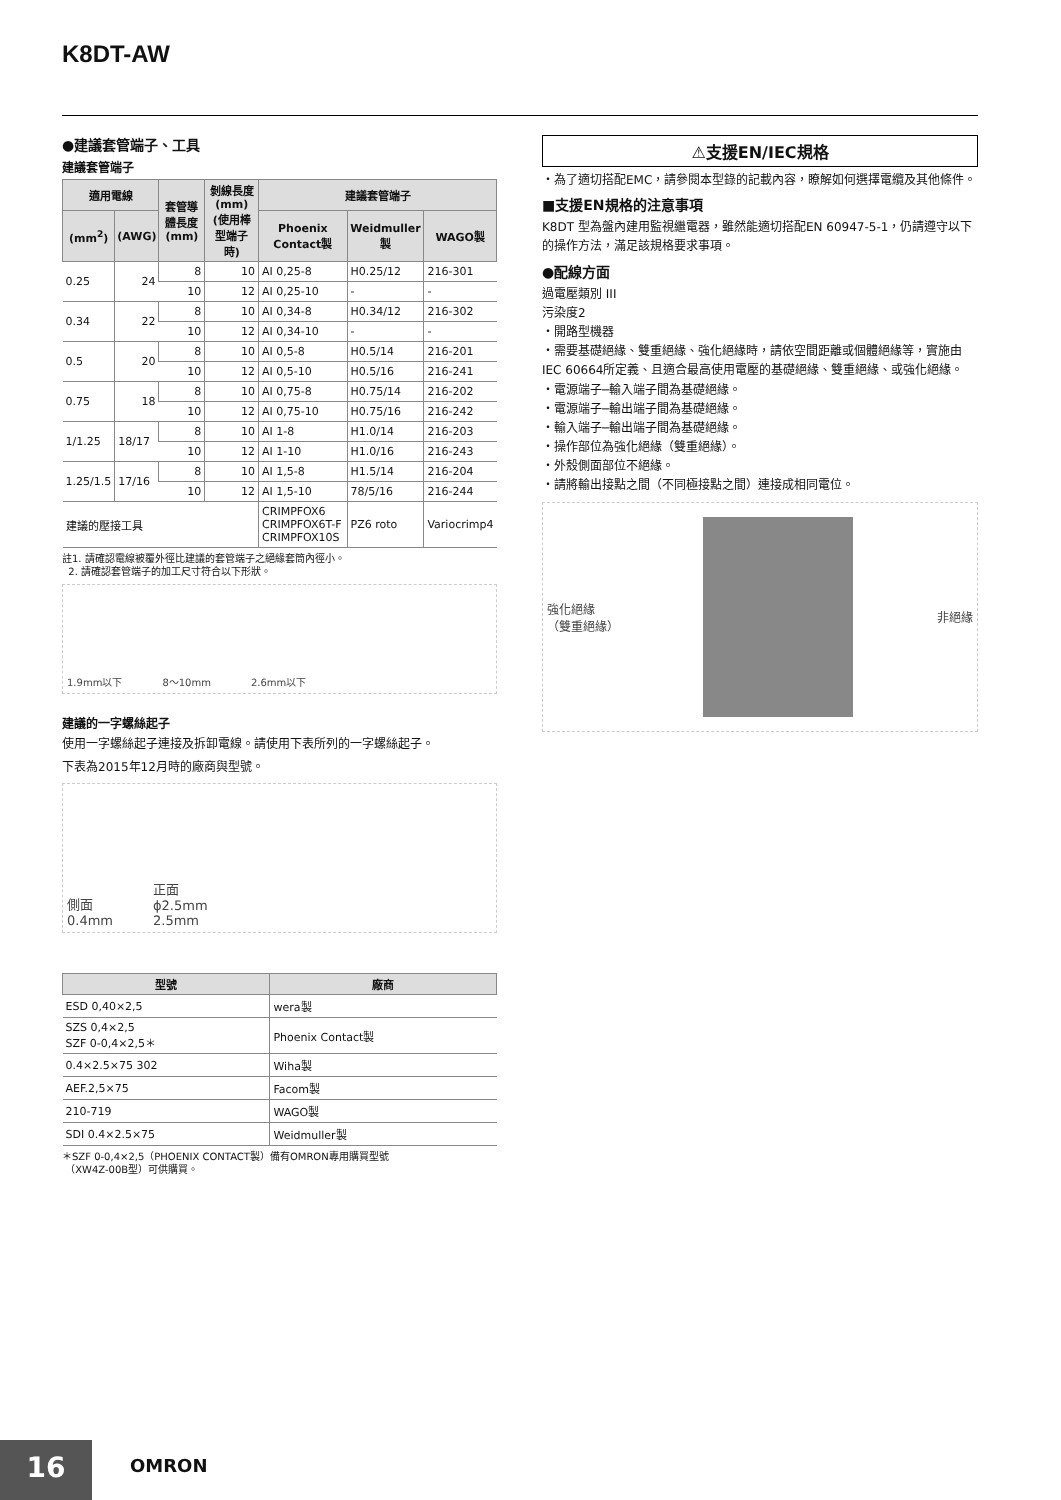K8DT-AW
●建議套管端子、工具
建議套管端子
| 適用電線 | | 套管導體長度(mm) | 剝線長度(mm)(使用棒型端子時) | 建議套管端子 | | |
| --- | --- | --- | --- | --- | --- | --- |
| (mm<sup>2</sup>) | (AWG) | | | Phoenix Contact製 | Weidmuller製 | WAGO製 |
| 0.25 | 24 | 8 | 10 | AI 0,25-8 | H0.25/12 | 216-301 |
| | | 10 | 12 | AI 0,25-10 | - | - |
| 0.34 | 22 | 8 | 10 | AI 0,34-8 | H0.34/12 | 216-302 |
| | | 10 | 12 | AI 0,34-10 | - | - |
| 0.5 | 20 | 8 | 10 | AI 0,5-8 | H0.5/14 | 216-201 |
| | | 10 | 12 | AI 0,5-10 | H0.5/16 | 216-241 |
| 0.75 | 18 | 8 | 10 | AI 0,75-8 | H0.75/14 | 216-202 |
| | | 10 | 12 | AI 0,75-10 | H0.75/16 | 216-242 |
| 1/1.25 | 18/17 | 8 | 10 | AI 1-8 | H1.0/14 | 216-203 |
| | | 10 | 12 | AI 1-10 | H1.0/16 | 216-243 |
| 1.25/1.5 | 17/16 | 8 | 10 | AI 1,5-8 | H1.5/14 | 216-204 |
| | | 10 | 12 | AI 1,5-10 | 78/5/16 | 216-244 |
| 建議的壓接工具 | | | | CRIMPFOX6 CRIMPFOX6T-F CRIMPFOX10S | PZ6 roto | Variocrimp4 |
註1. 請確認電線被覆外徑比建議的套管端子之絕緣套筒內徑小。
2. 請確認套管端子的加工尺寸符合以下形狀。
1.9mm以下 8～10mm 2.6mm以下
建議的一字螺絲起子
使用一字螺絲起子連接及拆卸電線。請使用下表所列的一字螺絲起子。
下表為2015年12月時的廠商與型號。
側面
0.4mm 正面
ϕ2.5mm
2.5mm
| 型號 | 廠商 |
| --- | --- |
| ESD 0,40×2,5 | wera製 |
| SZS 0,4×2,5 SZF 0-0,4×2,5＊ | Phoenix Contact製 |
| 0.4×2.5×75 302 | Wiha製 |
| AEF.2,5×75 | Facom製 |
| 210-719 | WAGO製 |
| SDI 0.4×2.5×75 | Weidmuller製 |
＊SZF 0-0,4×2,5（PHOENIX CONTACT製）備有OMRON專用購買型號
（XW4Z-00B型）可供購買。
⚠支援EN/IEC規格
・為了適切搭配EMC，請參閱本型錄的記載內容，瞭解如何選擇電纜及其他條件。
■支援EN規格的注意事項
K8DT 型為盤內建用監視繼電器，雖然能適切搭配EN 60947-5-1，仍請遵守以下的操作方法，滿足該規格要求事項。
●配線方面
過電壓類別 III
污染度2
・開路型機器
・需要基礎絕緣、雙重絕緣、強化絕緣時，請依空間距離或個體絕緣等，實施由IEC 60664所定義、且適合最高使用電壓的基礎絕緣、雙重絕緣、或強化絕緣。
・電源端子─輸入端子間為基礎絕緣。
・電源端子─輸出端子間為基礎絕緣。
・輸入端子─輸出端子間為基礎絕緣。
・操作部位為強化絕緣（雙重絕緣）。
・外殼側面部位不絕緣。
・請將輸出接點之間（不同極接點之間）連接成相同電位。
強化絕緣
（雙重絕緣） 非絕緣
16 OMRON